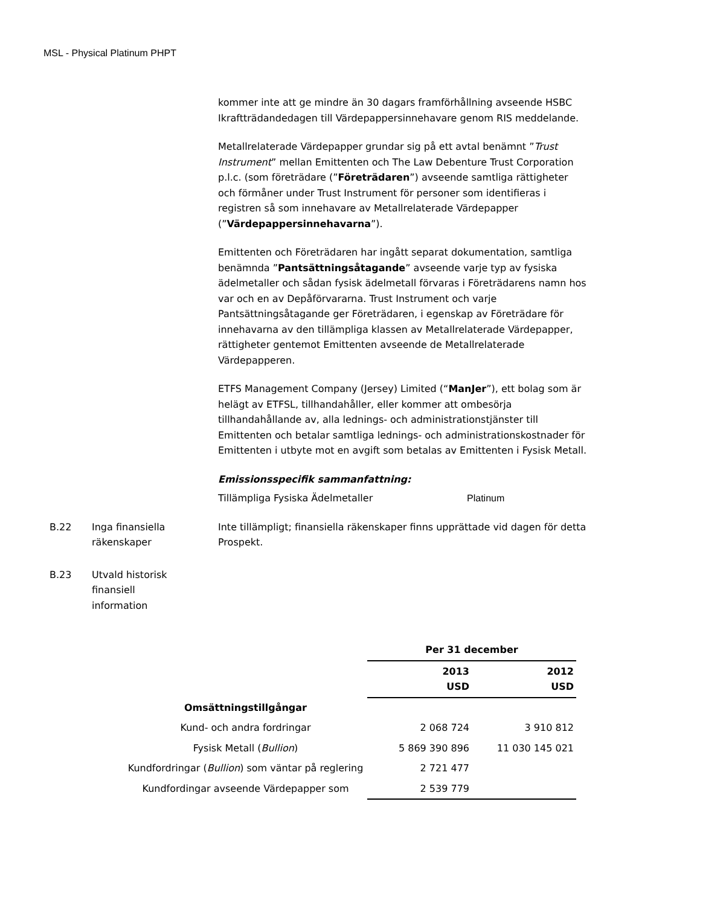MSL - Physical Platinum PHPT
kommer inte att ge mindre än 30 dagars framförhållning avseende HSBC Ikraftträdandedagen till Värdepappersinnehavare genom RIS meddelande.
Metallrelaterade Värdepapper grundar sig på ett avtal benämnt ”Trust Instrument” mellan Emittenten och The Law Debenture Trust Corporation p.l.c. (som företrädare (”Företrädaren”) avseende samtliga rättigheter och förmåner under Trust Instrument för personer som identifieras i registren så som innehavare av Metallrelaterade Värdepapper (”Värdepappersinnehavarna”).
Emittenten och Företrädaren har ingått separat dokumentation, samtliga benämnda ”Pantsättningsåtagande” avseende varje typ av fysiska ädelmetaller och sådan fysisk ädelmetall förvaras i Företrädarens namn hos var och en av Depåförvararna. Trust Instrument och varje Pantsättningsåtagande ger Företrädaren, i egenskap av Företrädare för innehavarna av den tillämpliga klassen av Metallrelaterade Värdepapper, rättigheter gentemot Emittenten avseende de Metallrelaterade Värdepapperen.
ETFS Management Company (Jersey) Limited (“ManJer”), ett bolag som är helägt av ETFSL, tillhandahåller, eller kommer att ombesörja tillhandahållande av, alla lednings- och administrationstjänster till Emittenten och betalar samtliga lednings- och administrationskostnader för Emittenten i utbyte mot en avgift som betalas av Emittenten i Fysisk Metall.
Emissionsspecifik sammanfattning:
Tillämpliga Fysiska Ädelmetaller Platinum
B.22 Inga finansiella
räkenskaper
Inte tillämpligt; finansiella räkenskaper finns upprättade vid dagen för detta Prospekt.
B.23 Utvald historisk
finansiell
information
| | Per 31 december | |
| | 2013 USD | 2012 USD |
| Omsättningstillgångar | | |
| Kund- och andra fordringar | 2 068 724 | 3 910 812 |
| Fysisk Metall ( Bullion ) | 5 869 390 896 | 11 030 145 021 |
| Kundfordringar ( Bullion ) som väntar på reglering | 2 721 477 | |
| Kundfordingar avseende Värdepapper som | 2 539 779 | |